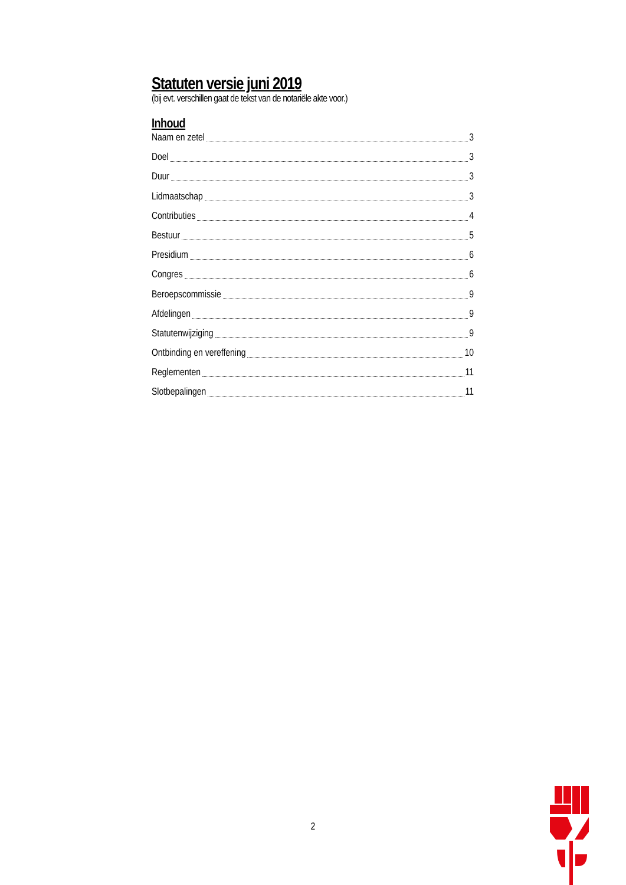Statuten versie juni 2019
(bij evt. verschillen gaat de tekst van de notariële akte voor.)
Inhoud
Naam en zetel 3
Doel 3
Duur 3
Lidmaatschap 3
Contributies 4
Bestuur 5
Presidium 6
Congres 6
Beroepscommissie 9
Afdelingen 9
Statutenwijziging 9
Ontbinding en vereffening 10
Reglementen 11
Slotbepalingen 11
2